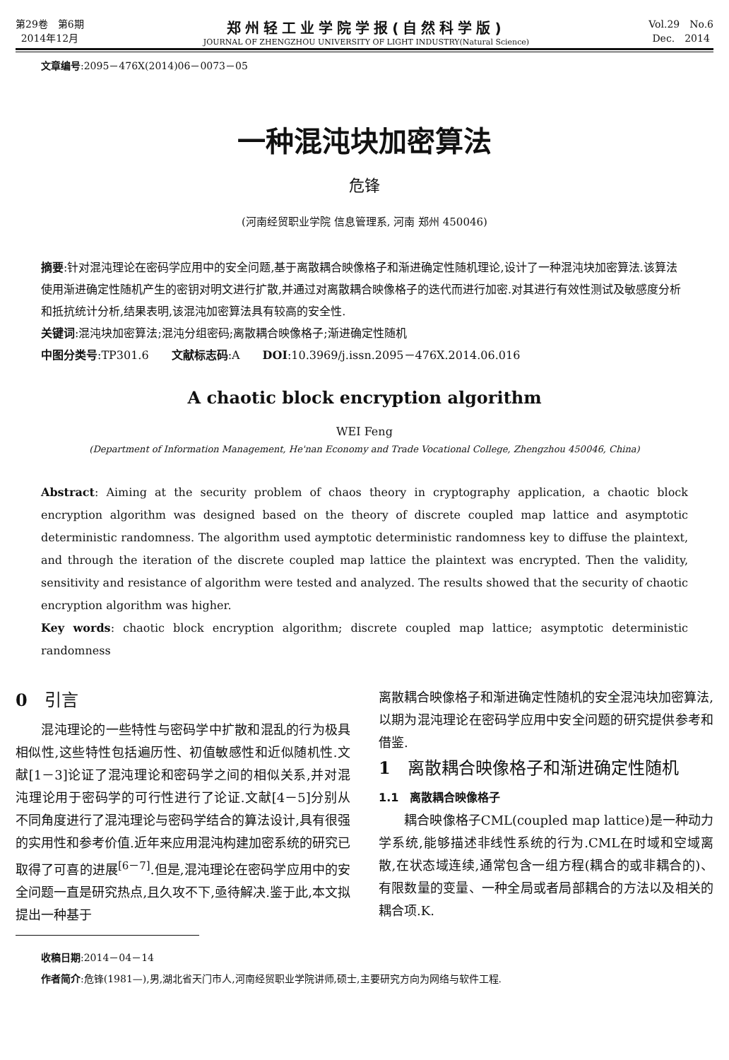第29卷　第6期
2014年12月
郑州轻工业学院学报(自然科学版)
JOURNAL OF ZHENGZHOU UNIVERSITY OF LIGHT INDUSTRY(Natural Science)
Vol.29　No.6
Dec.　2014
文章编号:2095－476X(2014)06－0073－05
一种混沌块加密算法
危锋
(河南经贸职业学院 信息管理系, 河南 郑州 450046)
摘要:针对混沌理论在密码学应用中的安全问题,基于离散耦合映像格子和渐进确定性随机理论,设计了一种混沌块加密算法.该算法使用渐进确定性随机产生的密钥对明文进行扩散,并通过对离散耦合映像格子的迭代而进行加密.对其进行有效性测试及敏感度分析和抵抗统计分析,结果表明,该混沌加密算法具有较高的安全性.
关键词:混沌块加密算法;混沌分组密码;离散耦合映像格子;渐进确定性随机
中图分类号:TP301.6　　文献标志码:A　　DOI:10.3969/j.issn.2095－476X.2014.06.016
A chaotic block encryption algorithm
WEI Feng
(Department of Information Management, He'nan Economy and Trade Vocational College, Zhengzhou 450046, China)
Abstract: Aiming at the security problem of chaos theory in cryptography application, a chaotic block encryption algorithm was designed based on the theory of discrete coupled map lattice and asymptotic deterministic randomness. The algorithm used aymptotic deterministic randomness key to diffuse the plaintext, and through the iteration of the discrete coupled map lattice the plaintext was encrypted. Then the validity, sensitivity and resistance of algorithm were tested and analyzed. The results showed that the security of chaotic encryption algorithm was higher.
Key words: chaotic block encryption algorithm; discrete coupled map lattice; asymptotic deterministic randomness
0　引言
　　混沌理论的一些特性与密码学中扩散和混乱的行为极具相似性,这些特性包括遍历性、初值敏感性和近似随机性.文献[1－3]论证了混沌理论和密码学之间的相似关系,并对混沌理论用于密码学的可行性进行了论证.文献[4－5]分别从不同角度进行了混沌理论与密码学结合的算法设计,具有很强的实用性和参考价值.近年来应用混沌构建加密系统的研究已取得了可喜的进展<sup>[6－7]</sup>.但是,混沌理论在密码学应用中的安全问题一直是研究热点,且久攻不下,亟待解决.鉴于此,本文拟提出一种基于
离散耦合映像格子和渐进确定性随机的安全混沌块加密算法,以期为混沌理论在密码学应用中安全问题的研究提供参考和借鉴.
1　离散耦合映像格子和渐进确定性随机
1.1　离散耦合映像格子
　　耦合映像格子CML(coupled map lattice)是一种动力学系统,能够描述非线性系统的行为.CML在时域和空域离散,在状态域连续,通常包含一组方程(耦合的或非耦合的)、有限数量的变量、一种全局或者局部耦合的方法以及相关的耦合项.K.
收稿日期:2014－04－14
作者简介:危锋(1981—),男,湖北省天门市人,河南经贸职业学院讲师,硕士,主要研究方向为网络与软件工程.